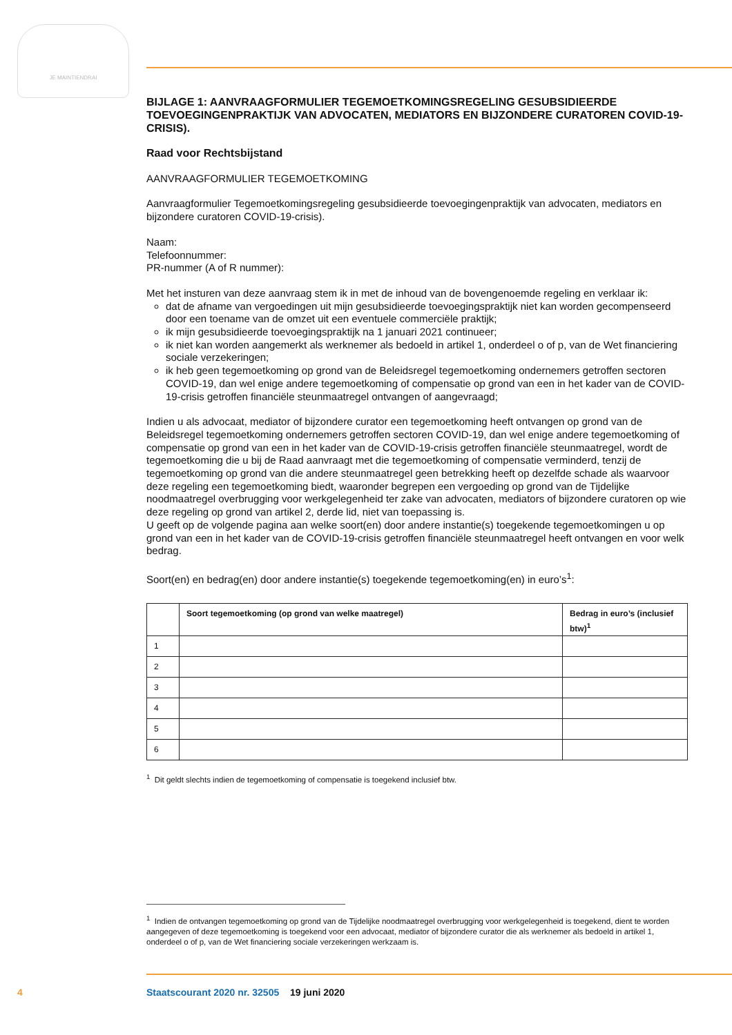JE MAINTIENDRAI
BIJLAGE 1: AANVRAAGFORMULIER TEGEMOETKOMINGSREGELING GESUBSIDIEERDE TOEVOEGINGENPRAKTIJK VAN ADVOCATEN, MEDIATORS EN BIJZONDERE CURATOREN COVID-19-CRISIS).
Raad voor Rechtsbijstand
AANVRAAGFORMULIER TEGEMOETKOMING
Aanvraagformulier Tegemoetkomingsregeling gesubsidieerde toevoegingenpraktijk van advocaten, mediators en bijzondere curatoren COVID-19-crisis).
Naam:
Telefoonnummer:
PR-nummer (A of R nummer):
Met het insturen van deze aanvraag stem ik in met de inhoud van de bovengenoemde regeling en verklaar ik:
dat de afname van vergoedingen uit mijn gesubsidieerde toevoegingspraktijk niet kan worden gecompenseerd door een toename van de omzet uit een eventuele commerciële praktijk;
ik mijn gesubsidieerde toevoegingspraktijk na 1 januari 2021 continueer;
ik niet kan worden aangemerkt als werknemer als bedoeld in artikel 1, onderdeel o of p, van de Wet financiering sociale verzekeringen;
ik heb geen tegemoetkoming op grond van de Beleidsregel tegemoetkoming ondernemers getroffen sectoren COVID-19, dan wel enige andere tegemoetkoming of compensatie op grond van een in het kader van de COVID-19-crisis getroffen financiële steunmaatregel ontvangen of aangevraagd;
Indien u als advocaat, mediator of bijzondere curator een tegemoetkoming heeft ontvangen op grond van de Beleidsregel tegemoetkoming ondernemers getroffen sectoren COVID-19, dan wel enige andere tegemoetkoming of compensatie op grond van een in het kader van de COVID-19-crisis getroffen financiële steunmaatregel, wordt de tegemoetkoming die u bij de Raad aanvraagt met die tegemoetkoming of compensatie verminderd, tenzij de tegemoetkoming op grond van die andere steunmaatregel geen betrekking heeft op dezelfde schade als waarvoor deze regeling een tegemoetkoming biedt, waaronder begrepen een vergoeding op grond van de Tijdelijke noodmaatregel overbrugging voor werkgelegenheid ter zake van advocaten, mediators of bijzondere curatoren op wie deze regeling op grond van artikel 2, derde lid, niet van toepassing is.
U geeft op de volgende pagina aan welke soort(en) door andere instantie(s) toegekende tegemoetkomingen u op grond van een in het kader van de COVID-19-crisis getroffen financiële steunmaatregel heeft ontvangen en voor welk bedrag.
Soort(en) en bedrag(en) door andere instantie(s) toegekende tegemoetkoming(en) in euro’s<sup>1</sup>:
| | Soort tegemoetkoming (op grond van welke maatregel) | Bedrag in euro’s (inclusief btw)<sup>1</sup> |
| --- | --- | --- |
| 1 | | |
| 2 | | |
| 3 | | |
| 4 | | |
| 5 | | |
| 6 | | |
<sup>1</sup> Dit geldt slechts indien de tegemoetkoming of compensatie is toegekend inclusief btw.
<sup>1</sup> Indien de ontvangen tegemoetkoming op grond van de Tijdelijke noodmaatregel overbrugging voor werkgelegenheid is toegekend, dient te worden aangegeven of deze tegemoetkoming is toegekend voor een advocaat, mediator of bijzondere curator die als werknemer als bedoeld in artikel 1, onderdeel o of p, van de Wet financiering sociale verzekeringen werkzaam is.
4 Staatscourant 2020 nr. 32505 19 juni 2020